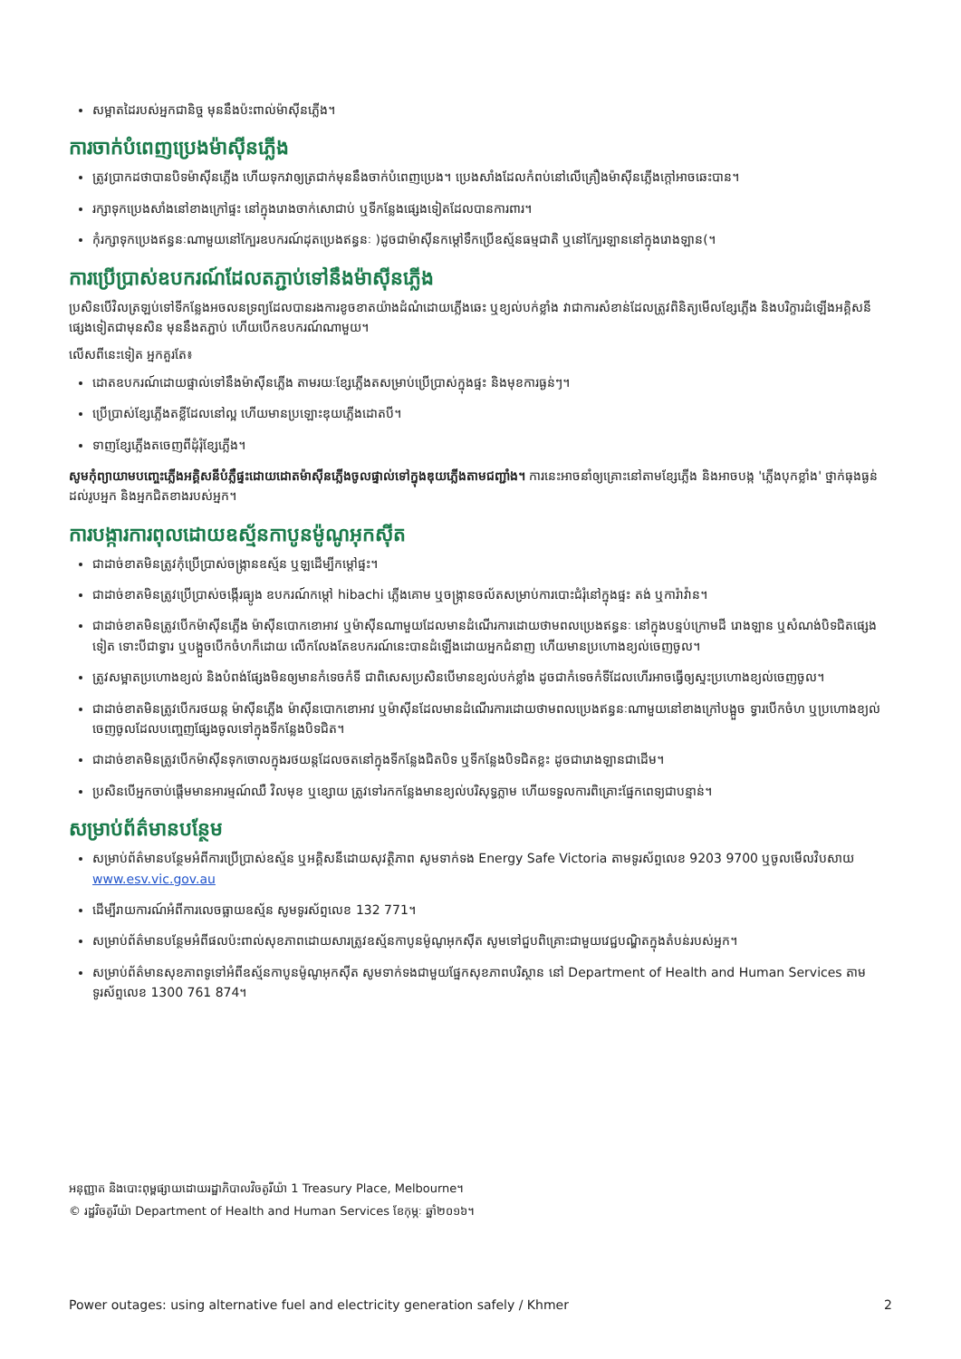សម្អាតដៃរបស់អ្នកជានិច្ច មុននឹងប៉ះពាល់ម៉ាស៊ីនភ្លើង។
ការចាក់បំពេញប្រេងម៉ាស៊ីនភ្លើង
ត្រូវប្រាកដថាបានបិទម៉ាស៊ីនភ្លើង ហើយទុកវាឲ្យត្រជាក់មុននឹងចាក់បំពេញប្រេង។ ប្រេងសាំងដែលកំពប់នៅលើគ្រឿងម៉ាស៊ីនភ្លើងក្តៅអាចឆេះបាន។
រក្សាទុកប្រេងសាំងនៅខាងក្រៅផ្ទះ នៅក្នុងរោងចាក់សោជាប់ ឬទីកន្លែងផ្សេងទៀតដែលបានការពារ។
កុំរក្សាទុកប្រេងឥន្ធនៈណាមួយនៅក្បែរឧបករណ៍ដុតប្រេងឥន្ធនៈ )ដូចជាម៉ាស៊ីនកម្តៅទឹកប្រើឧស្ម័នធម្មជាតិ ឬនៅក្បែរឡាននៅក្នុងរោងឡាន(។
ការប្រើប្រាស់ឧបករណ៍ដែលតភ្ជាប់ទៅនឹងម៉ាស៊ីនភ្លើង
ប្រសិនបើវិលត្រឡប់ទៅទីកន្លែងអចលនទ្រព្យដែលបានរងការខូចខាតយ៉ាងដំណំដោយភ្លើងឆេះ ឬខ្យល់បក់ខ្លាំង វាជាការសំខាន់ដែលត្រូវពិនិត្យមើលខ្សែភ្លើង និងបរិក្ខារដំឡើងអគ្គិសនីផ្សេងទៀតជាមុនសិន មុននឹងតភ្ជាប់ ហើយបើកឧបករណ៍ណាមួយ។
លើសពីនេះទៀត អ្នកគួរតែ៖
ដោតឧបករណ៍ដោយផ្ទាល់ទៅនឹងម៉ាស៊ីនភ្លើង តាមរយៈខ្សែភ្លើងតសម្រាប់ប្រើប្រាស់ក្នុងផ្ទះ និងមុខការធ្ងន់ៗ។
ប្រើប្រាស់ខ្សែភ្លើងតខ្លីដែលនៅល្អ ហើយមានប្រឡោះឌុយភ្លើងដោតបី។
ទាញខ្សែភ្លើងតចេញពីដុំរុំខ្សែភ្លើង។
សូមកុំព្យាយាមបញ្ចេះភ្លើងអគ្គិសនីបំភ្លឺផ្ទះដោយដោតម៉ាស៊ីនភ្លើងចូលផ្ទាល់ទៅក្នុងឌុយភ្លើងតាមជញ្ជាំង។ ការនេះអាចនាំឲ្យគ្រោះនៅតាមខ្សែភ្លើង និងអាចបង្ក 'ភ្លើងបុកខ្លាំង' ថ្នាក់ធុងធ្ងន់ដល់រូបអ្នក និងអ្នកជិតខាងរបស់អ្នក។
ការបង្ការការពុលដោយឧស្ម័នកាបូនម៉ូណូអុកស៊ីត
ជាដាច់ខាតមិនត្រូវកុំប្រើប្រាស់ចង្រ្កានឧស្ម័ន ឬឡដើម្បីកម្តៅផ្ទះ។
ជាដាច់ខាតមិនត្រូវប្រើប្រាស់ចង្កើរធ្យូង ឧបករណ៍កម្តៅ hibachi ភ្លើងគោម ឬចង្ក្រានចល័តសម្រាប់ការបោះជំរុំនៅក្នុងផ្ទះ តង់ ឬការ៉ាវ៉ាន។
ជាដាច់ខាតមិនត្រូវបើកម៉ាស៊ីនភ្លើង ម៉ាស៊ីនបោកខោអាវ ឬម៉ាស៊ីនណាមួយដែលមានដំណើរការដោយថាមពលប្រេងឥន្ធនៈ នៅក្នុងបន្ទប់ក្រោមដី រោងឡាន ឬសំណង់បិទជិតផ្សេងទៀត ទោះបីជាទ្វារ ឬបង្អួចបើកចំហក៏ដោយ លើកលែងតែឧបករណ៍នេះបានដំឡើងដោយអ្នកជំនាញ ហើយមានប្រហោងខ្យល់ចេញចូល។
ត្រូវសម្អាតប្រហោងខ្យល់ និងបំពង់ផ្សែងមិនឲ្យមានកំទេចកំទី ជាពិសេសប្រសិនបើមានខ្យល់បក់ខ្លាំង ដូចជាកំទេចកំទីដែលហើរអាចធ្វើឲ្យស្ទះប្រហោងខ្យល់ចេញចូល។
ជាដាច់ខាតមិនត្រូវបើករថយន្ត ម៉ាស៊ីនភ្លើង ម៉ាស៊ីនបោកខោអាវ ឬម៉ាស៊ីនដែលមានដំណើរការដោយថាមពលប្រេងឥន្ធនៈណាមួយនៅខាងក្រៅបង្អួច ទ្វារបើកចំហ ឬប្រហោងខ្យល់ចេញចូលដែលបញ្ចេញផ្សែងចូលទៅក្នុងទីកន្លែងបិទជិត។
ជាដាច់ខាតមិនត្រូវបើកម៉ាស៊ីនទុកចោលក្នុងរថយន្តដែលចតនៅក្នុងទីកន្លែងជិតបិទ ឬទីកន្លែងបិទជិតខ្លះ ដូចជារោងឡានជាដើម។
ប្រសិនបើអ្នកចាប់ផ្តើមមានអារម្មណ៍ឈឺ វិលមុខ ឬខ្សោយ ត្រូវទៅរកកន្លែងមានខ្យល់បរិសុទ្ធភ្លាម ហើយទទួលការពិគ្រោះផ្នែកពេទ្យជាបន្ទាន់។
សម្រាប់ព័ត៌មានបន្ថែម
សម្រាប់ព័ត៌មានបន្ថែមអំពីការប្រើប្រាស់ឧស្ម័ន ឬអគ្គិសនីដោយសុវត្ថិភាព សូមទាក់ទង Energy Safe Victoria តាមទូរស័ព្ទលេខ 9203 9700 ឬចូលមើលវិបសាយ www.esv.vic.gov.au
ដើម្បីរាយការណ៍អំពីការលេចធ្លាយឧស្ម័ន សូមទូរស័ព្ទលេខ 132 771។
សម្រាប់ព័ត៌មានបន្ថែមអំពីផលប៉ះពាល់សុខភាពដោយសារត្រូវឧស្ម័នកាបូនម៉ូណូអុកស៊ីត សូមទៅជួបពិគ្រោះជាមួយវេជ្ជបណ្ឌិតក្នុងតំបន់របស់អ្នក។
សម្រាប់ព័ត៌មានសុខភាពទូទៅអំពីឧស្ម័នកាបូនម៉ូណូអុកស៊ីត សូមទាក់ទងជាមួយផ្នែកសុខភាពបរិស្ថាន នៅ Department of Health and Human Services តាមទូរស័ព្ទលេខ 1300 761 874។
អនុញ្ញាត និងបោះពុម្ពផ្សាយដោយរដ្ឋាភិបាលវិចតូរីយ៉ា 1 Treasury Place, Melbourne។
© រដ្ឋវិចតូរីយ៉ា Department of Health and Human Services ខែកុម្ភៈ ឆ្នាំ២០១៦។
Power outages: using alternative fuel and electricity generation safely / Khmer 2